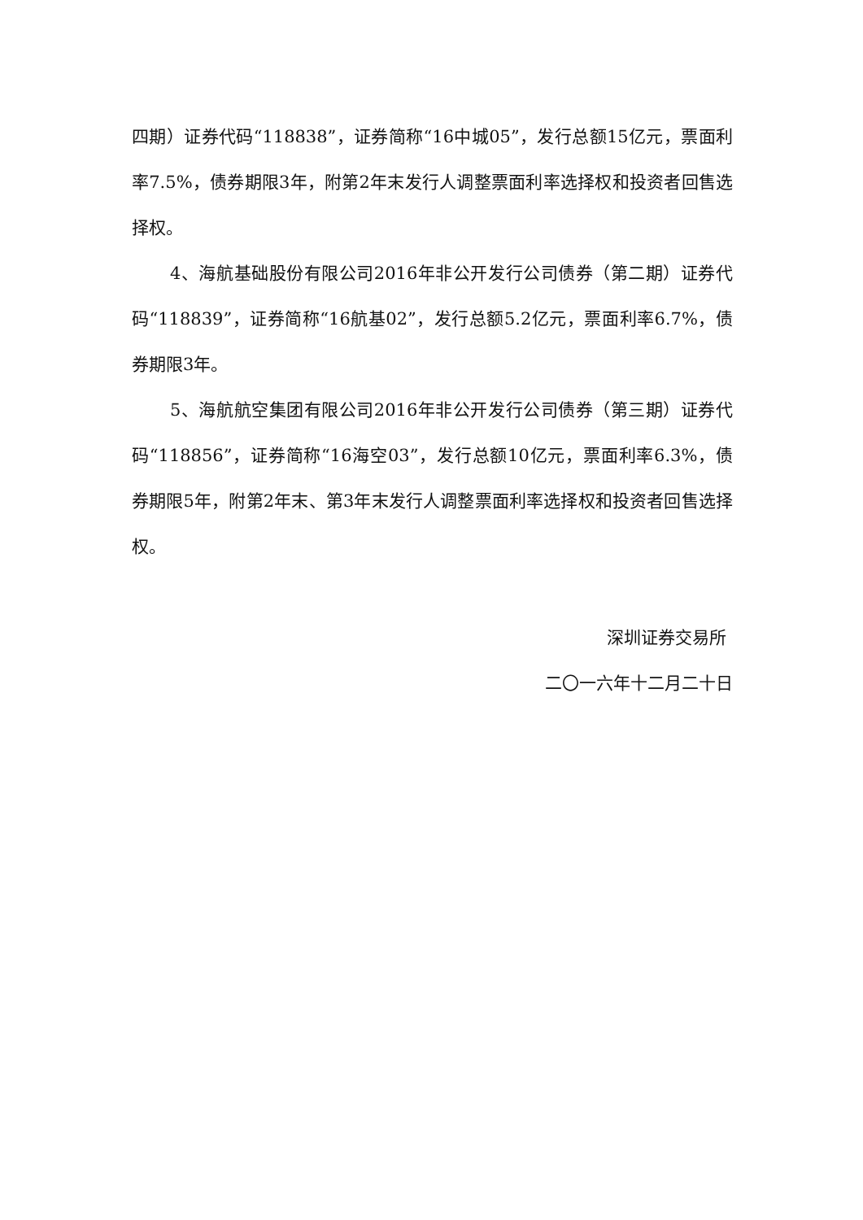四期）证券代码“118838”，证券简称“16中城05”，发行总额15亿元，票面利率7.5%，债券期限3年，附第2年末发行人调整票面利率选择权和投资者回售选择权。
4、海航基础股份有限公司2016年非公开发行公司债券（第二期）证券代码“118839”，证券简称“16航基02”，发行总额5.2亿元，票面利率6.7%，债券期限3年。
5、海航航空集团有限公司2016年非公开发行公司债券（第三期）证券代码“118856”，证券简称“16海空03”，发行总额10亿元，票面利率6.3%，债券期限5年，附第2年末、第3年末发行人调整票面利率选择权和投资者回售选择权。
深圳证券交易所
二〇一六年十二月二十日